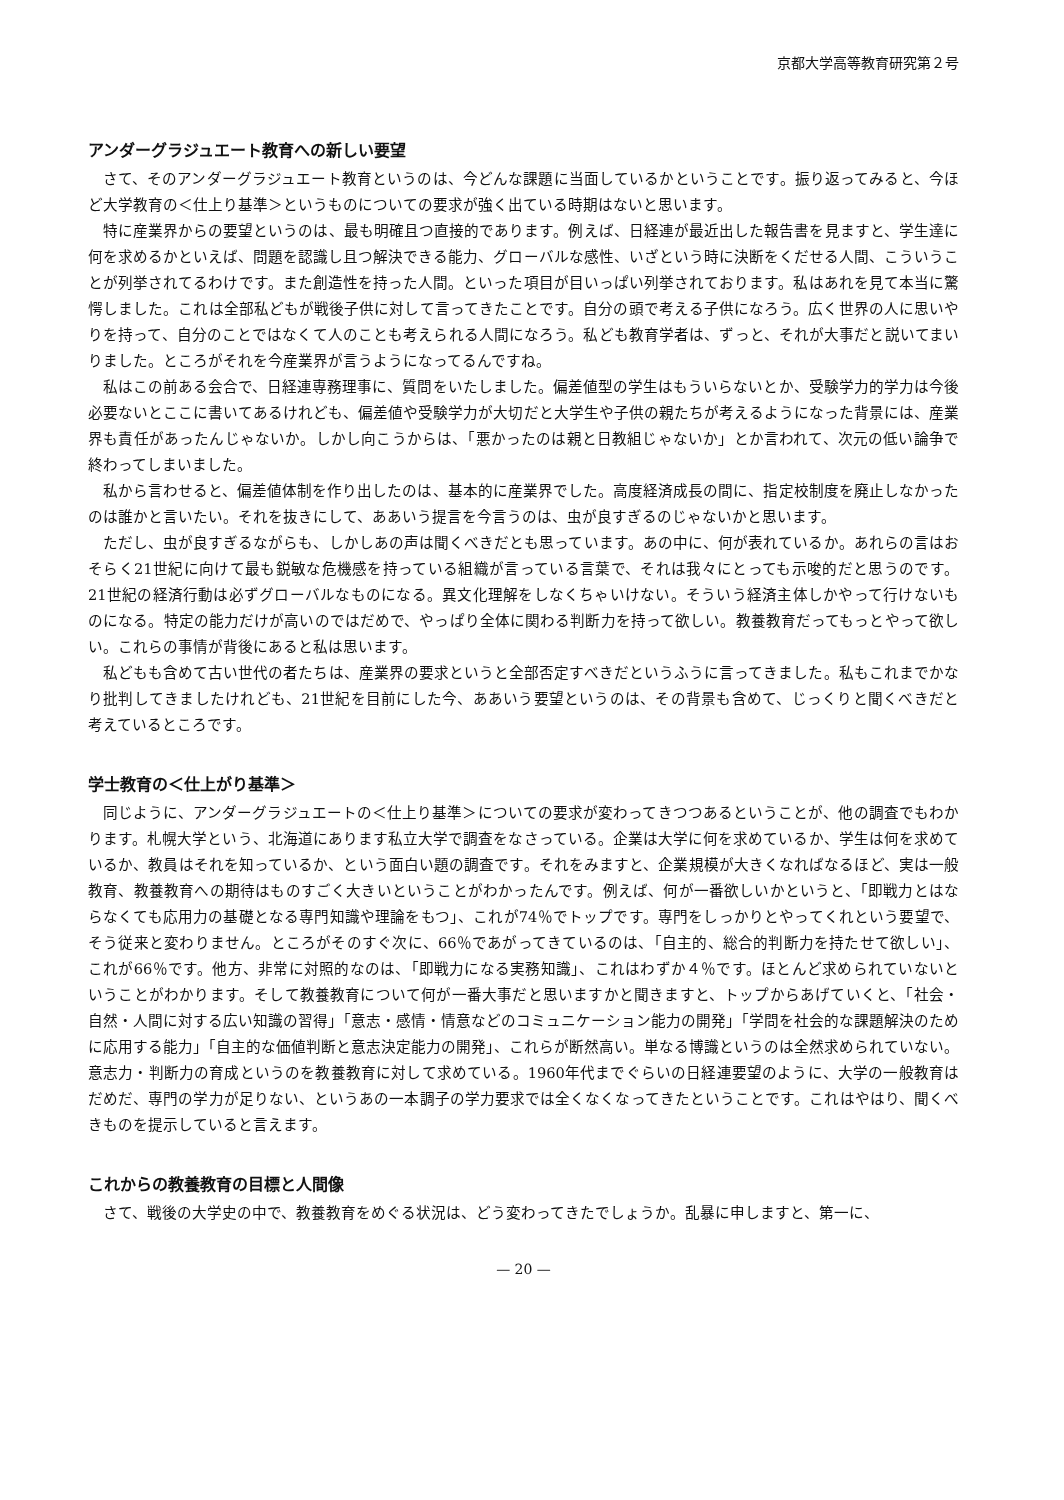京都大学高等教育研究第２号
アンダーグラジュエート教育への新しい要望
さて、そのアンダーグラジュエート教育というのは、今どんな課題に当面しているかということです。振り返ってみると、今ほど大学教育の＜仕上り基準＞というものについての要求が強く出ている時期はないと思います。
特に産業界からの要望というのは、最も明確且つ直接的であります。例えば、日経連が最近出した報告書を見ますと、学生達に何を求めるかといえば、問題を認識し且つ解決できる能力、グローバルな感性、いざという時に決断をくだせる人間、こういうことが列挙されてるわけです。また創造性を持った人間。といった項目が目いっぱい列挙されております。私はあれを見て本当に驚愕しました。これは全部私どもが戦後子供に対して言ってきたことです。自分の頭で考える子供になろう。広く世界の人に思いやりを持って、自分のことではなくて人のことも考えられる人間になろう。私ども教育学者は、ずっと、それが大事だと説いてまいりました。ところがそれを今産業界が言うようになってるんですね。
私はこの前ある会合で、日経連専務理事に、質問をいたしました。偏差値型の学生はもういらないとか、受験学力的学力は今後必要ないとここに書いてあるけれども、偏差値や受験学力が大切だと大学生や子供の親たちが考えるようになった背景には、産業界も責任があったんじゃないか。しかし向こうからは、「悪かったのは親と日教組じゃないか」とか言われて、次元の低い論争で終わってしまいました。
私から言わせると、偏差値体制を作り出したのは、基本的に産業界でした。高度経済成長の間に、指定校制度を廃止しなかったのは誰かと言いたい。それを抜きにして、ああいう提言を今言うのは、虫が良すぎるのじゃないかと思います。
ただし、虫が良すぎるながらも、しかしあの声は聞くべきだとも思っています。あの中に、何が表れているか。あれらの言はおそらく21世紀に向けて最も鋭敏な危機感を持っている組織が言っている言葉で、それは我々にとっても示唆的だと思うのです。21世紀の経済行動は必ずグローバルなものになる。異文化理解をしなくちゃいけない。そういう経済主体しかやって行けないものになる。特定の能力だけが高いのではだめで、やっぱり全体に関わる判断力を持って欲しい。教養教育だってもっとやって欲しい。これらの事情が背後にあると私は思います。
私どもも含めて古い世代の者たちは、産業界の要求というと全部否定すべきだというふうに言ってきました。私もこれまでかなり批判してきましたけれども、21世紀を目前にした今、ああいう要望というのは、その背景も含めて、じっくりと聞くべきだと考えているところです。
学士教育の＜仕上がり基準＞
同じように、アンダーグラジュエートの＜仕上り基準＞についての要求が変わってきつつあるということが、他の調査でもわかります。札幌大学という、北海道にあります私立大学で調査をなさっている。企業は大学に何を求めているか、学生は何を求めているか、教員はそれを知っているか、という面白い題の調査です。それをみますと、企業規模が大きくなればなるほど、実は一般教育、教養教育への期待はものすごく大きいということがわかったんです。例えば、何が一番欲しいかというと、「即戦力とはならなくても応用力の基礎となる専門知識や理論をもつ」、これが74％でトップです。専門をしっかりとやってくれという要望で、そう従来と変わりません。ところがそのすぐ次に、66％であがってきているのは、「自主的、総合的判断力を持たせて欲しい」、これが66％です。他方、非常に対照的なのは、「即戦力になる実務知識」、これはわずか４％です。ほとんど求められていないということがわかります。そして教養教育について何が一番大事だと思いますかと聞きますと、トップからあげていくと、「社会・自然・人間に対する広い知識の習得」「意志・感情・情意などのコミュニケーション能力の開発」「学問を社会的な課題解決のために応用する能力」「自主的な価値判断と意志決定能力の開発」、これらが断然高い。単なる博識というのは全然求められていない。意志力・判断力の育成というのを教養教育に対して求めている。1960年代までぐらいの日経連要望のように、大学の一般教育はだめだ、専門の学力が足りない、というあの一本調子の学力要求では全くなくなってきたということです。これはやはり、聞くべきものを提示していると言えます。
これからの教養教育の目標と人間像
さて、戦後の大学史の中で、教養教育をめぐる状況は、どう変わってきたでしょうか。乱暴に申しますと、第一に、
— 20 —